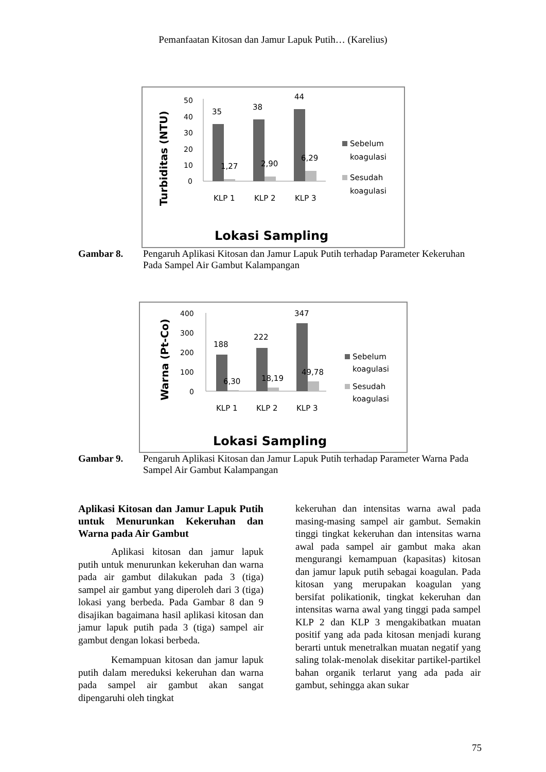Pemanfaatan Kitosan dan Jamur Lapuk Putih… (Karelius)
Turbiditas (NTU)
50
40
30
20
10
0
35
38
44
1,27
2,90
6,29
KLP 1
KLP 2
KLP 3
Sebelum
koagulasi
Sesudah
koagulasi
Lokasi Sampling
Gambar 8. Pengaruh Aplikasi Kitosan dan Jamur Lapuk Putih terhadap Parameter Kekeruhan Pada Sampel Air Gambut Kalampangan
Warna (Pt-Co)
400
300
200
100
0
188
222
347
6,30
18,19
49,78
KLP 1
KLP 2
KLP 3
Sebelum
koagulasi
Sesudah
koagulasi
Lokasi Sampling
Gambar 9. Pengaruh Aplikasi Kitosan dan Jamur Lapuk Putih terhadap Parameter Warna Pada Sampel Air Gambut Kalampangan
Aplikasi Kitosan dan Jamur Lapuk Putih untuk Menurunkan Kekeruhan dan Warna pada Air Gambut
Aplikasi kitosan dan jamur lapuk putih untuk menurunkan kekeruhan dan warna pada air gambut dilakukan pada 3 (tiga) sampel air gambut yang diperoleh dari 3 (tiga) lokasi yang berbeda. Pada Gambar 8 dan 9 disajikan bagaimana hasil aplikasi kitosan dan jamur lapuk putih pada 3 (tiga) sampel air gambut dengan lokasi berbeda.
Kemampuan kitosan dan jamur lapuk putih dalam mereduksi kekeruhan dan warna pada sampel air gambut akan sangat dipengaruhi oleh tingkat
kekeruhan dan intensitas warna awal pada masing-masing sampel air gambut. Semakin tinggi tingkat kekeruhan dan intensitas warna awal pada sampel air gambut maka akan mengurangi kemampuan (kapasitas) kitosan dan jamur lapuk putih sebagai koagulan. Pada kitosan yang merupakan koagulan yang bersifat polikationik, tingkat kekeruhan dan intensitas warna awal yang tinggi pada sampel KLP 2 dan KLP 3 mengakibatkan muatan positif yang ada pada kitosan menjadi kurang berarti untuk menetralkan muatan negatif yang saling tolak-menolak disekitar partikel-partikel bahan organik terlarut yang ada pada air gambut, sehingga akan sukar
75